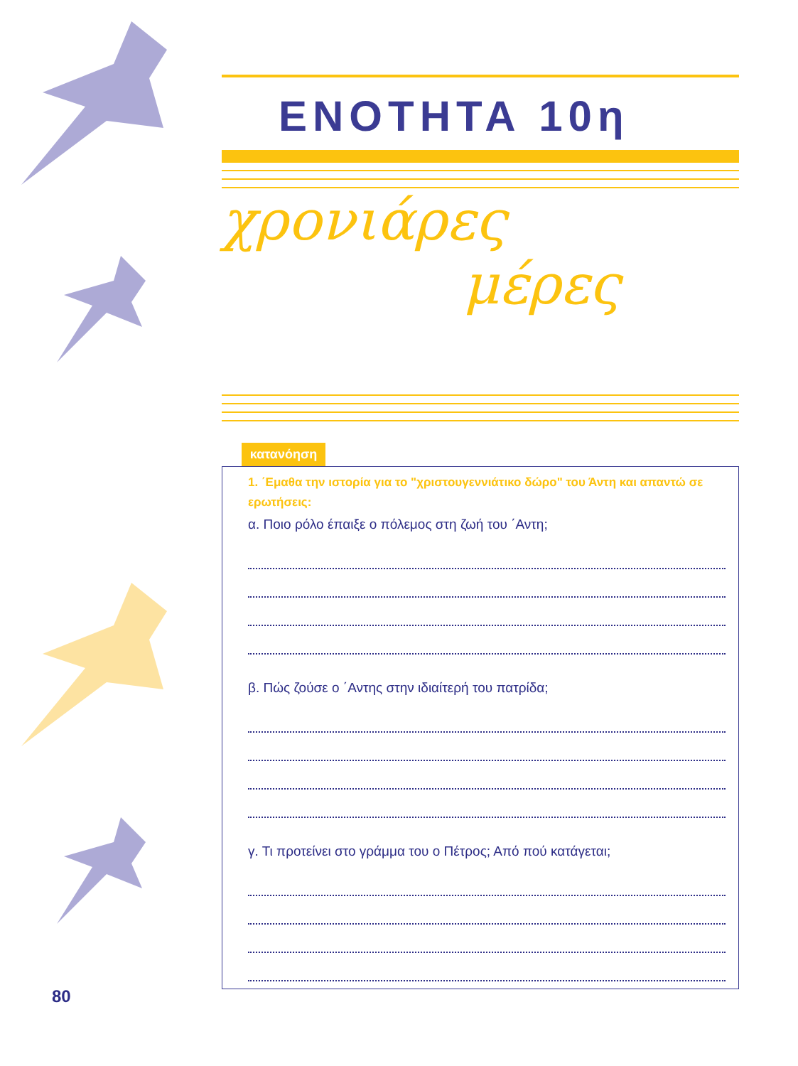ΕΝΟΤΗΤΑ 10η
χρονιάρες
μέρες
κατανόηση
1. ΄Εμαθα την ιστορία για το "χριστουγεννιάτικο δώρο" του Άντη και απαντώ σε ερωτήσεις:
α. Ποιο ρόλο έπαιξε ο πόλεμος στη ζωή του ΄Αντη;
β. Πώς ζούσε ο ΄Αντης στην ιδιαίτερή του πατρίδα;
γ. Τι προτείνει στο γράμμα του ο Πέτρος; Από πού κατάγεται;
80